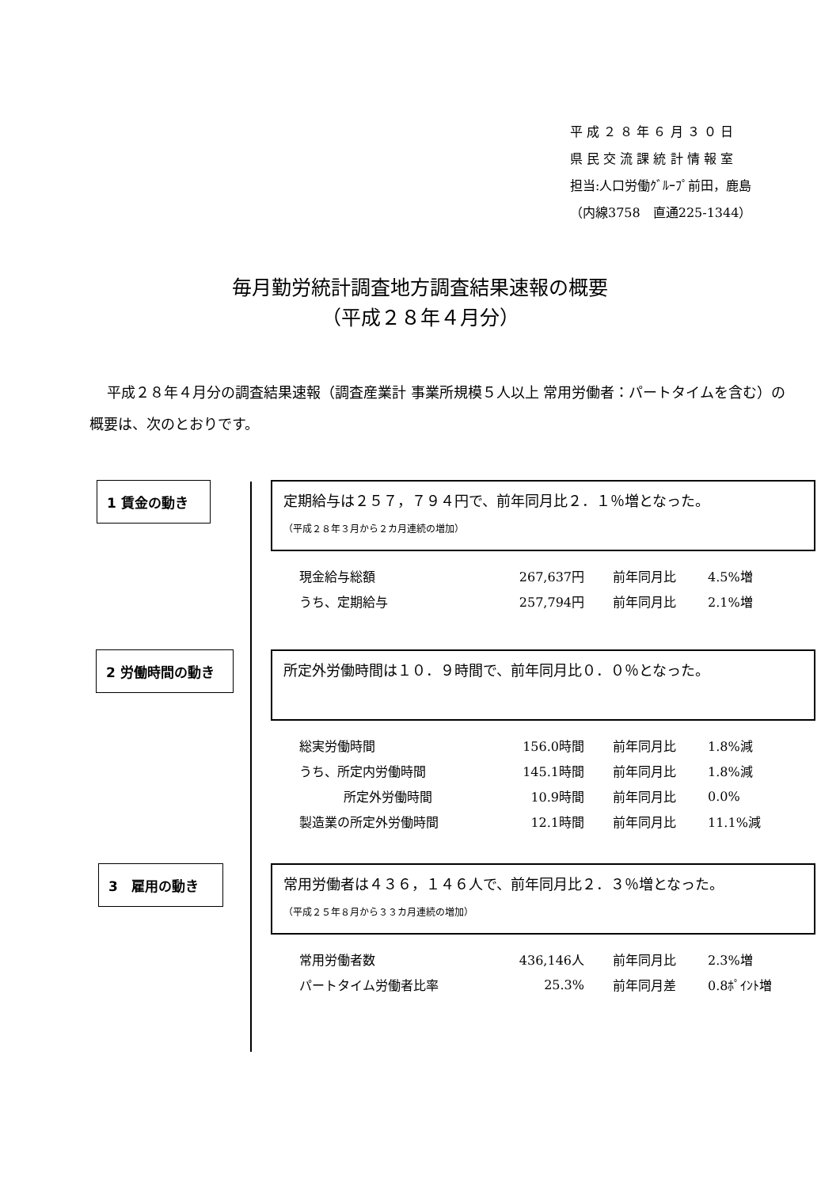平 成 ２ ８ 年 ６ 月 ３ ０ 日
県 民 交 流 課 統 計 情 報 室
担当:人口労働ｸﾞﾙｰﾌﾟ前田，鹿島
（内線3758　直通225-1344）
毎月勤労統計調査地方調査結果速報の概要
（平成２８年４月分）
平成２８年４月分の調査結果速報（調査産業計 事業所規模５人以上 常用労働者：パートタイムを含む）の概要は、次のとおりです。
1 賃金の動き
定期給与は２５７，７９４円で、前年同月比２．１％増となった。
（平成２８年３月から２カ月連続の増加）
| 現金給与総額 | 267,637円 | 前年同月比 | 4.5%増 |
| うち、定期給与 | 257,794円 | 前年同月比 | 2.1%増 |
2 労働時間の動き 所定外労働時間は１０．９時間で、前年同月比０．０％となった。
| 総実労働時間 | 156.0時間 | 前年同月比 | 1.8%減 |
| うち、所定内労働時間 | 145.1時間 | 前年同月比 | 1.8%減 |
| 所定外労働時間 | 10.9時間 | 前年同月比 | 0.0% |
| 製造業の所定外労働時間 | 12.1時間 | 前年同月比 | 11.1%減 |
3　雇用の動き
常用労働者は４３６，１４６人で、前年同月比２．３％増となった。
（平成２５年８月から３３カ月連続の増加）
| 常用労働者数 | 436,146人 | 前年同月比 | 2.3%増 |
| パートタイム労働者比率 | 25.3% | 前年同月差 | 0.8ﾎﾟｲﾝﾄ増 |